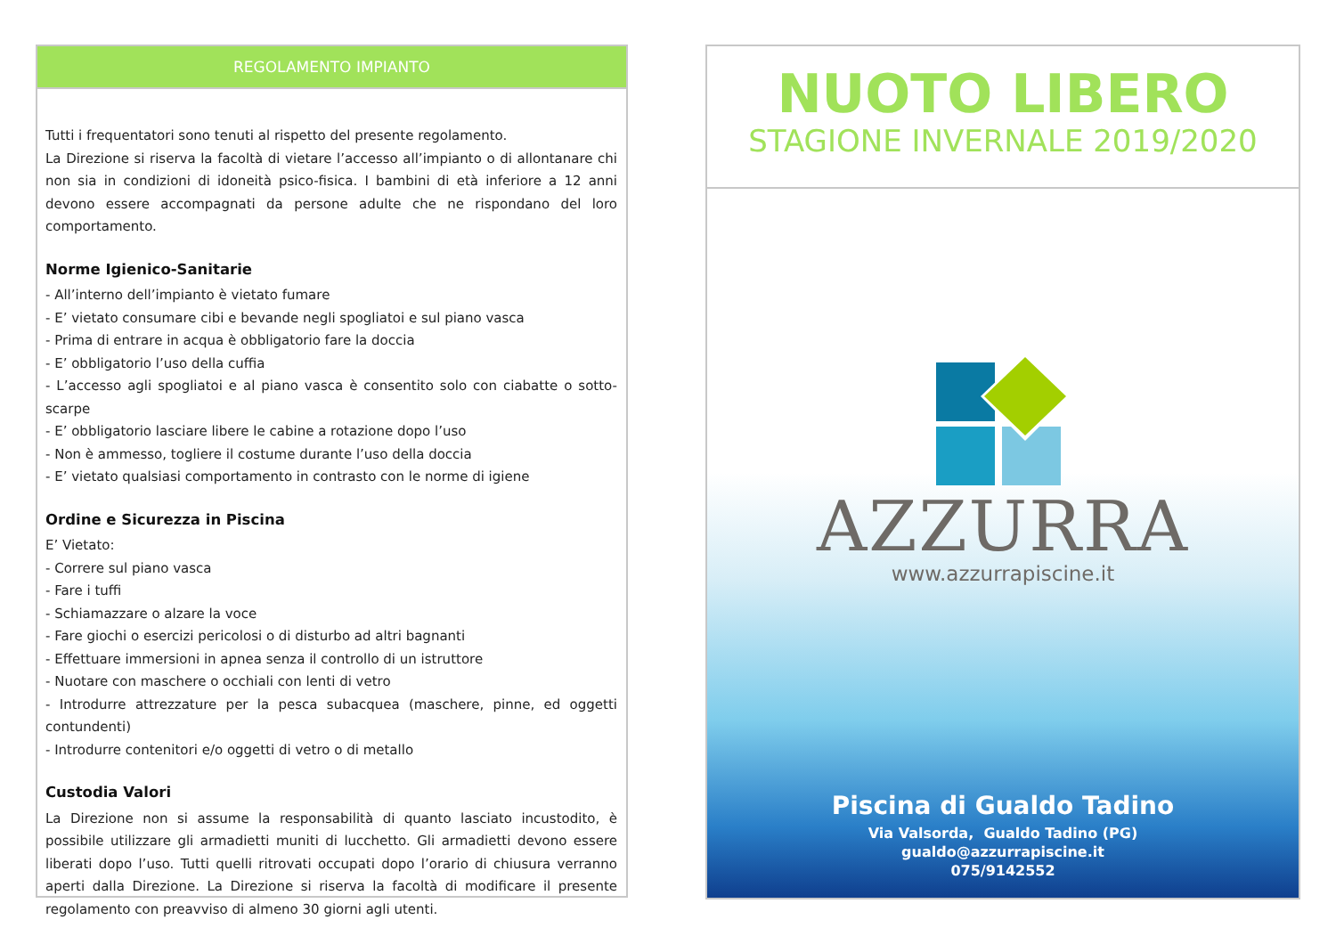REGOLAMENTO IMPIANTO
Tutti i frequentatori sono tenuti al rispetto del presente regolamento.
La Direzione si riserva la facoltà di vietare l’accesso all’impianto o di allontanare chi non sia in condizioni di idoneità psico-fisica. I bambini di età inferiore a 12 anni devono essere accompagnati da persone adulte che ne rispondano del loro comportamento.
Norme Igienico-Sanitarie
- All’interno dell’impianto è vietato fumare
- E’ vietato consumare cibi e bevande negli spogliatoi e sul piano vasca
- Prima di entrare in acqua è obbligatorio fare la doccia
- E’ obbligatorio l’uso della cuffia
- L’accesso agli spogliatoi e al piano vasca è consentito solo con ciabatte o sotto-scarpe
- E’ obbligatorio lasciare libere le cabine a rotazione dopo l’uso
- Non è ammesso, togliere il costume durante l’uso della doccia
- E’ vietato qualsiasi comportamento in contrasto con le norme di igiene
Ordine e Sicurezza in Piscina
E’ Vietato:
- Correre sul piano vasca
- Fare i tuffi
- Schiamazzare o alzare la voce
- Fare giochi o esercizi pericolosi o di disturbo ad altri bagnanti
- Effettuare immersioni in apnea senza il controllo di un istruttore
- Nuotare con maschere o occhiali con lenti di vetro
- Introdurre attrezzature per la pesca subacquea (maschere, pinne, ed oggetti contundenti)
- Introdurre contenitori e/o oggetti di vetro o di metallo
Custodia Valori
La Direzione non si assume la responsabilità di quanto lasciato incustodito, è possibile utilizzare gli armadietti muniti di lucchetto. Gli armadietti devono essere liberati dopo l’uso. Tutti quelli ritrovati occupati dopo l’orario di chiusura verranno aperti dalla Direzione. La Direzione si riserva la facoltà di modificare il presente regolamento con preavviso di almeno 30 giorni agli utenti.
NUOTO LIBERO
STAGIONE INVERNALE 2019/2020
AZZURRA
www.azzurrapiscine.it
Piscina di Gualdo Tadino
Via Valsorda, Gualdo Tadino (PG)
gualdo@azzurrapiscine.it
075/9142552